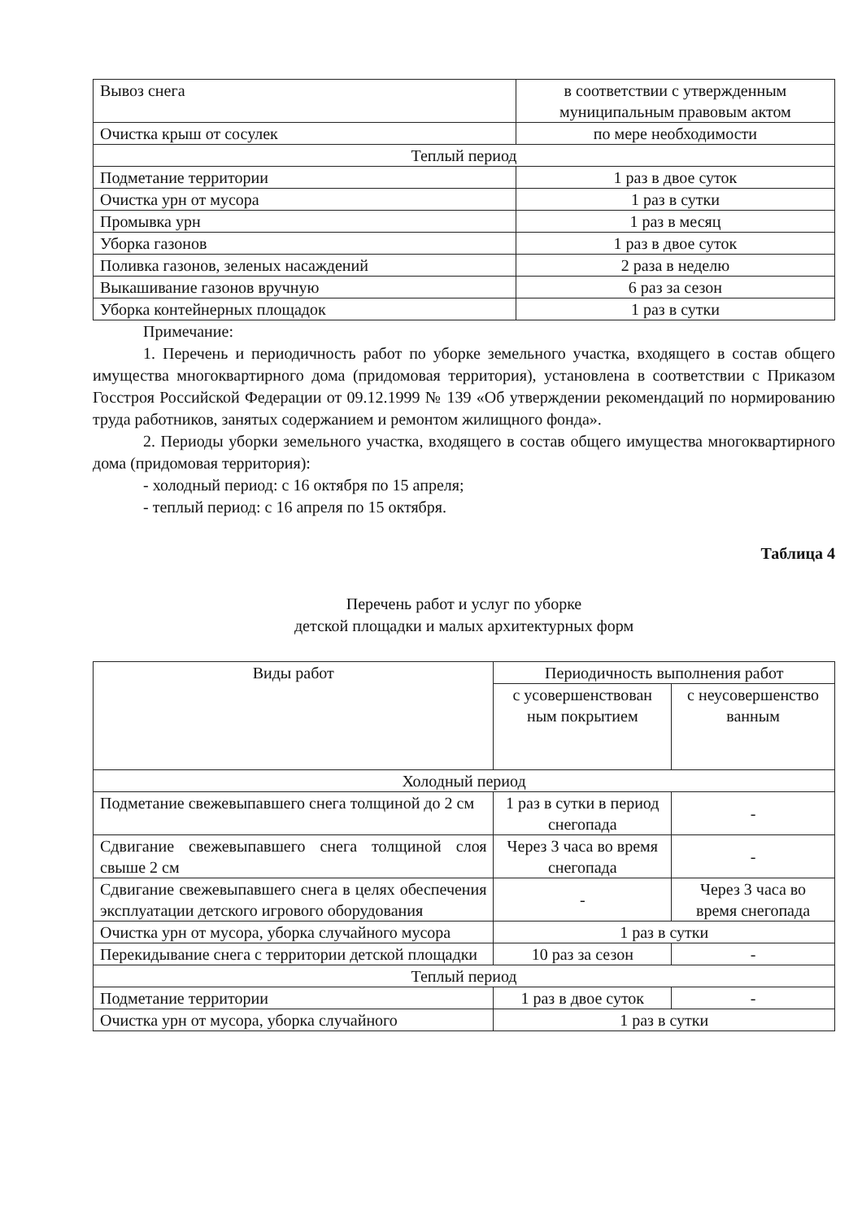| Вывоз снега | в соответствии с утвержденным муниципальным правовым актом |
| Очистка крыш от сосулек | по мере необходимости |
| Теплый период | |
| Подметание территории | 1 раз в двое суток |
| Очистка урн от мусора | 1 раз в сутки |
| Промывка урн | 1 раз в месяц |
| Уборка газонов | 1 раз в двое суток |
| Поливка газонов, зеленых насаждений | 2 раза в неделю |
| Выкашивание газонов вручную | 6 раз за сезон |
| Уборка контейнерных площадок | 1 раз в сутки |
Примечание:
1. Перечень и периодичность работ по уборке земельного участка, входящего в состав общего имущества многоквартирного дома (придомовая территория), установлена в соответствии с Приказом Госстроя Российской Федерации от 09.12.1999 № 139 «Об утверждении рекомендаций по нормированию труда работников, занятых содержанием и ремонтом жилищного фонда».
2. Периоды уборки земельного участка, входящего в состав общего имущества многоквартирного дома (придомовая территория):
- холодный период: с 16 октября по 15 апреля;
- теплый период: с 16 апреля по 15 октября.
Таблица 4
Перечень работ и услуг по уборке
детской площадки и малых архитектурных форм
| Виды работ | Периодичность выполнения работ | |
| --- | --- | --- |
| | с усовершенствован ным покрытием | с неусовершенство ванным |
| Холодный период | | |
| Подметание свежевыпавшего снега толщиной до 2 см | 1 раз в сутки в период снегопада | - |
| Сдвигание свежевыпавшего снега толщиной слоя свыше 2 см | Через 3 часа во время снегопада | - |
| Сдвигание свежевыпавшего снега в целях обеспечения эксплуатации детского игрового оборудования | - | Через 3 часа во время снегопада |
| Очистка урн от мусора, уборка случайного мусора | 1 раз в сутки | |
| Перекидывание снега с территории детской площадки | 10 раз за сезон | - |
| Теплый период | | |
| Подметание территории | 1 раз в двое суток | - |
| Очистка урн от мусора, уборка случайного | 1 раз в сутки | |